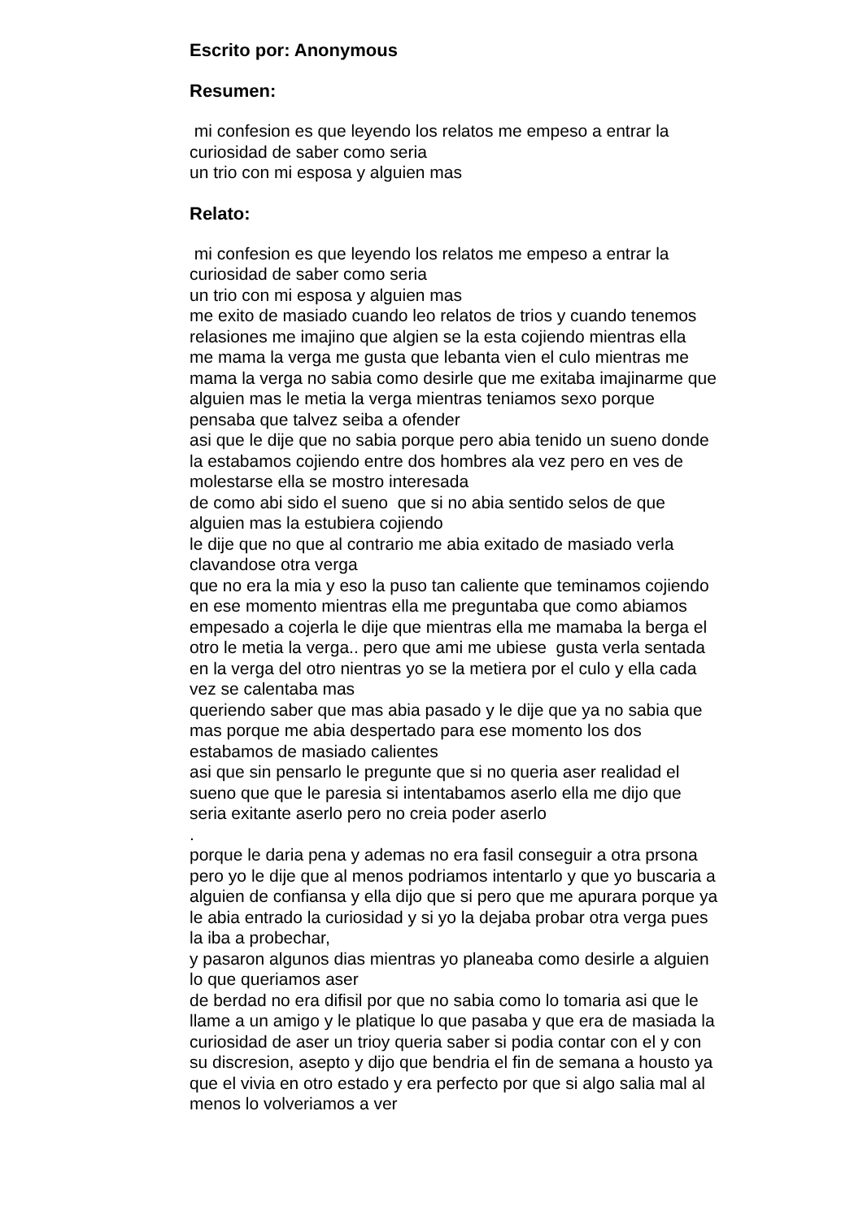Escrito por: Anonymous
Resumen:
mi confesion es que leyendo los relatos me empeso a entrar la
curiosidad de saber como seria
un trio con mi esposa y alguien mas
Relato:
mi confesion es que leyendo los relatos me empeso a entrar la
curiosidad de saber como seria
un trio con mi esposa y alguien mas
me exito de masiado cuando leo relatos de trios y cuando tenemos
relasiones me imajino que algien se la esta cojiendo mientras ella
me mama la verga me gusta que lebanta vien el culo mientras me
mama la verga no sabia como desirle que me exitaba imajinarme que
alguien mas le metia la verga mientras teniamos sexo porque
pensaba que talvez seiba a ofender
asi que le dije que no sabia porque pero abia tenido un sueno donde
la estabamos cojiendo entre dos hombres ala vez pero en ves de
molestarse ella se mostro interesada
de como abi sido el sueno que si no abia sentido selos de que
alguien mas la estubiera cojiendo
le dije que no que al contrario me abia exitado de masiado verla
clavandose otra verga
que no era la mia y eso la puso tan caliente que teminamos cojiendo
en ese momento mientras ella me preguntaba que como abiamos
empesado a cojerla le dije que mientras ella me mamaba la berga el
otro le metia la verga.. pero que ami me ubiese gusta verla sentada
en la verga del otro nientras yo se la metiera por el culo y ella cada
vez se calentaba mas
queriendo saber que mas abia pasado y le dije que ya no sabia que
mas porque me abia despertado para ese momento los dos
estabamos de masiado calientes
asi que sin pensarlo le pregunte que si no queria aser realidad el
sueno que que le paresia si intentabamos aserlo ella me dijo que
seria exitante aserlo pero no creia poder aserlo
.
porque le daria pena y ademas no era fasil conseguir a otra prsona
pero yo le dije que al menos podriamos intentarlo y que yo buscaria a
alguien de confiansa y ella dijo que si pero que me apurara porque ya
le abia entrado la curiosidad y si yo la dejaba probar otra verga pues
la iba a probechar,
y pasaron algunos dias mientras yo planeaba como desirle a alguien
lo que queriamos aser
de berdad no era difisil por que no sabia como lo tomaria asi que le
llame a un amigo y le platique lo que pasaba y que era de masiada la
curiosidad de aser un trioy queria saber si podia contar con el y con
su discresion, asepto y dijo que bendria el fin de semana a housto ya
que el vivia en otro estado y era perfecto por que si algo salia mal al
menos lo volveriamos a ver